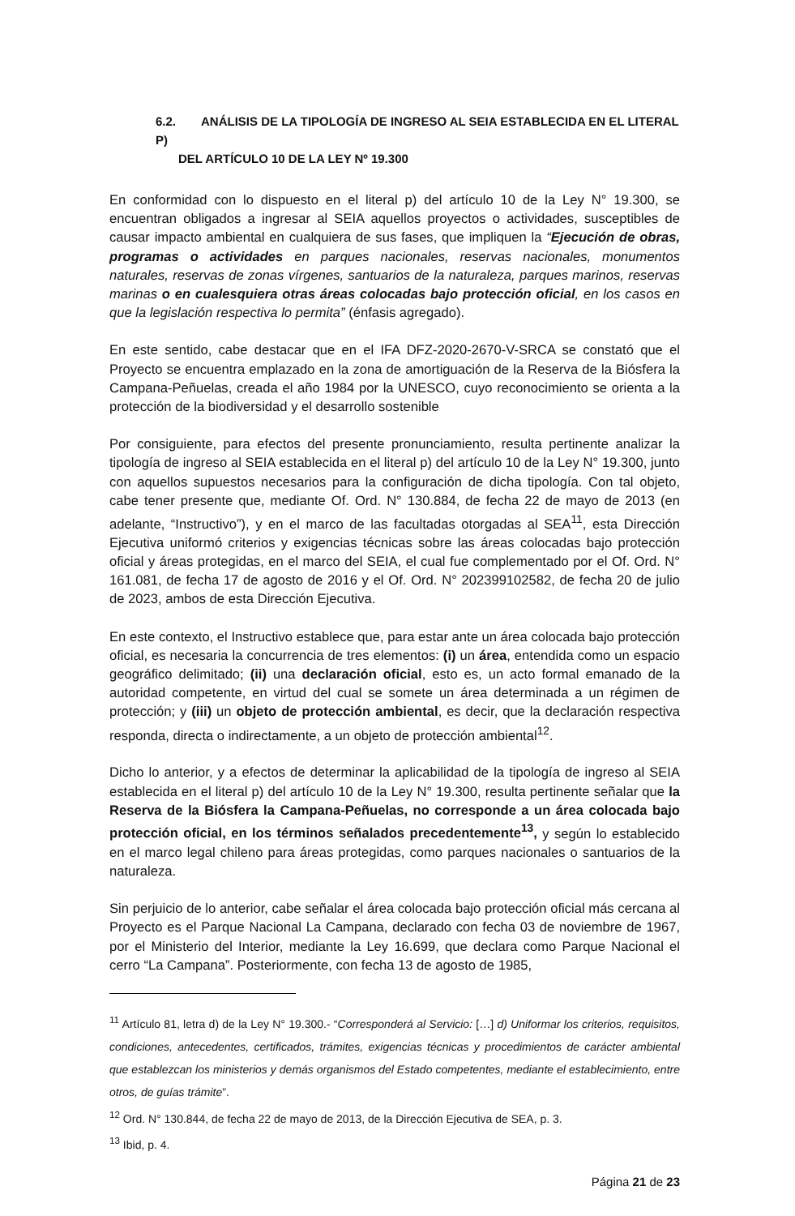6.2. ANÁLISIS DE LA TIPOLOGÍA DE INGRESO AL SEIA ESTABLECIDA EN EL LITERAL P)
DEL ARTÍCULO 10 DE LA LEY Nº 19.300
En conformidad con lo dispuesto en el literal p) del artículo 10 de la Ley N° 19.300, se encuentran obligados a ingresar al SEIA aquellos proyectos o actividades, susceptibles de causar impacto ambiental en cualquiera de sus fases, que impliquen la “Ejecución de obras, programas o actividades en parques nacionales, reservas nacionales, monumentos naturales, reservas de zonas vírgenes, santuarios de la naturaleza, parques marinos, reservas marinas o en cualesquiera otras áreas colocadas bajo protección oficial, en los casos en que la legislación respectiva lo permita” (énfasis agregado).
En este sentido, cabe destacar que en el IFA DFZ-2020-2670-V-SRCA se constató que el Proyecto se encuentra emplazado en la zona de amortiguación de la Reserva de la Biósfera la Campana-Peñuelas, creada el año 1984 por la UNESCO, cuyo reconocimiento se orienta a la protección de la biodiversidad y el desarrollo sostenible
Por consiguiente, para efectos del presente pronunciamiento, resulta pertinente analizar la tipología de ingreso al SEIA establecida en el literal p) del artículo 10 de la Ley N° 19.300, junto con aquellos supuestos necesarios para la configuración de dicha tipología. Con tal objeto, cabe tener presente que, mediante Of. Ord. N° 130.884, de fecha 22 de mayo de 2013 (en adelante, “Instructivo”), y en el marco de las facultadas otorgadas al SEA<sup>11</sup>, esta Dirección Ejecutiva uniformó criterios y exigencias técnicas sobre las áreas colocadas bajo protección oficial y áreas protegidas, en el marco del SEIA, el cual fue complementado por el Of. Ord. N° 161.081, de fecha 17 de agosto de 2016 y el Of. Ord. N° 202399102582, de fecha 20 de julio de 2023, ambos de esta Dirección Ejecutiva.
En este contexto, el Instructivo establece que, para estar ante un área colocada bajo protección oficial, es necesaria la concurrencia de tres elementos: (i) un área, entendida como un espacio geográfico delimitado; (ii) una declaración oficial, esto es, un acto formal emanado de la autoridad competente, en virtud del cual se somete un área determinada a un régimen de protección; y (iii) un objeto de protección ambiental, es decir, que la declaración respectiva responda, directa o indirectamente, a un objeto de protección ambiental<sup>12</sup>.
Dicho lo anterior, y a efectos de determinar la aplicabilidad de la tipología de ingreso al SEIA establecida en el literal p) del artículo 10 de la Ley N° 19.300, resulta pertinente señalar que la Reserva de la Biósfera la Campana-Peñuelas, no corresponde a un área colocada bajo protección oficial, en los términos señalados precedentemente<sup>13</sup>, y según lo establecido en el marco legal chileno para áreas protegidas, como parques nacionales o santuarios de la naturaleza.
Sin perjuicio de lo anterior, cabe señalar el área colocada bajo protección oficial más cercana al Proyecto es el Parque Nacional La Campana, declarado con fecha 03 de noviembre de 1967, por el Ministerio del Interior, mediante la Ley 16.699, que declara como Parque Nacional el cerro “La Campana”. Posteriormente, con fecha 13 de agosto de 1985,
<sup>11</sup> Artículo 81, letra d) de la Ley N° 19.300.- “Corresponderá al Servicio: […] d) Uniformar los criterios, requisitos, condiciones, antecedentes, certificados, trámites, exigencias técnicas y procedimientos de carácter ambiental que establezcan los ministerios y demás organismos del Estado competentes, mediante el establecimiento, entre otros, de guías trámite”.
<sup>12</sup> Ord. N° 130.844, de fecha 22 de mayo de 2013, de la Dirección Ejecutiva de SEA, p. 3.
<sup>13</sup> Ibid, p. 4.
Página 21 de 23